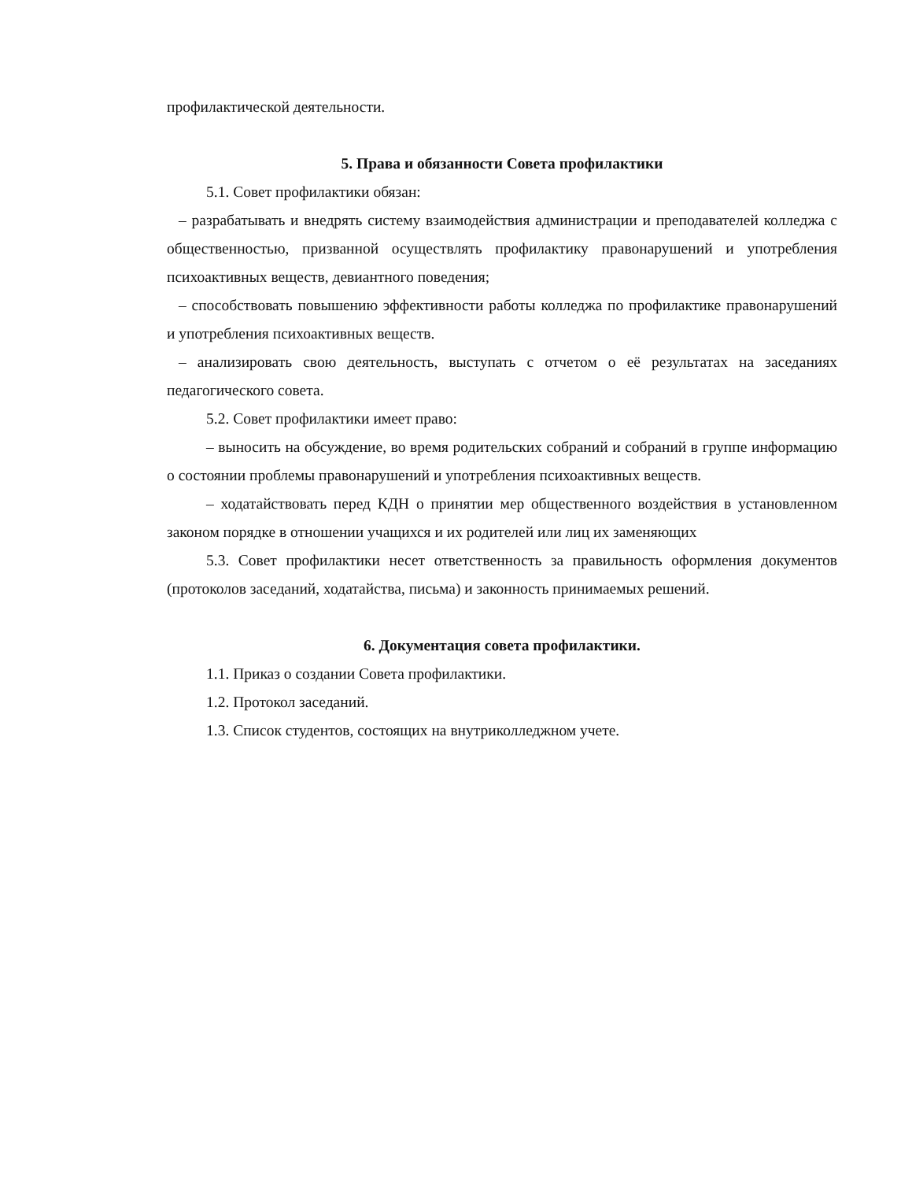профилактической деятельности.
5. Права и обязанности Совета профилактики
5.1. Совет профилактики обязан:
– разрабатывать и внедрять систему взаимодействия администрации и преподавателей колледжа с общественностью, призванной осуществлять профилактику правонарушений и употребления психоактивных веществ, девиантного поведения;
– способствовать повышению эффективности работы колледжа по профилактике правонарушений и употребления психоактивных веществ.
– анализировать свою деятельность, выступать с отчетом о её результатах на заседаниях педагогического совета.
5.2. Совет профилактики имеет право:
– выносить на обсуждение, во время родительских собраний и собраний в группе информацию о состоянии проблемы правонарушений и употребления психоактивных веществ.
– ходатайствовать перед КДН о принятии мер общественного воздействия в установленном законом порядке в отношении учащихся и их родителей или лиц их заменяющих
5.3. Совет профилактики несет ответственность за правильность оформления документов (протоколов заседаний, ходатайства, письма) и законность принимаемых решений.
6. Документация совета профилактики.
1.1. Приказ о создании Совета профилактики.
1.2. Протокол заседаний.
1.3. Список студентов, состоящих на внутриколледжном учете.